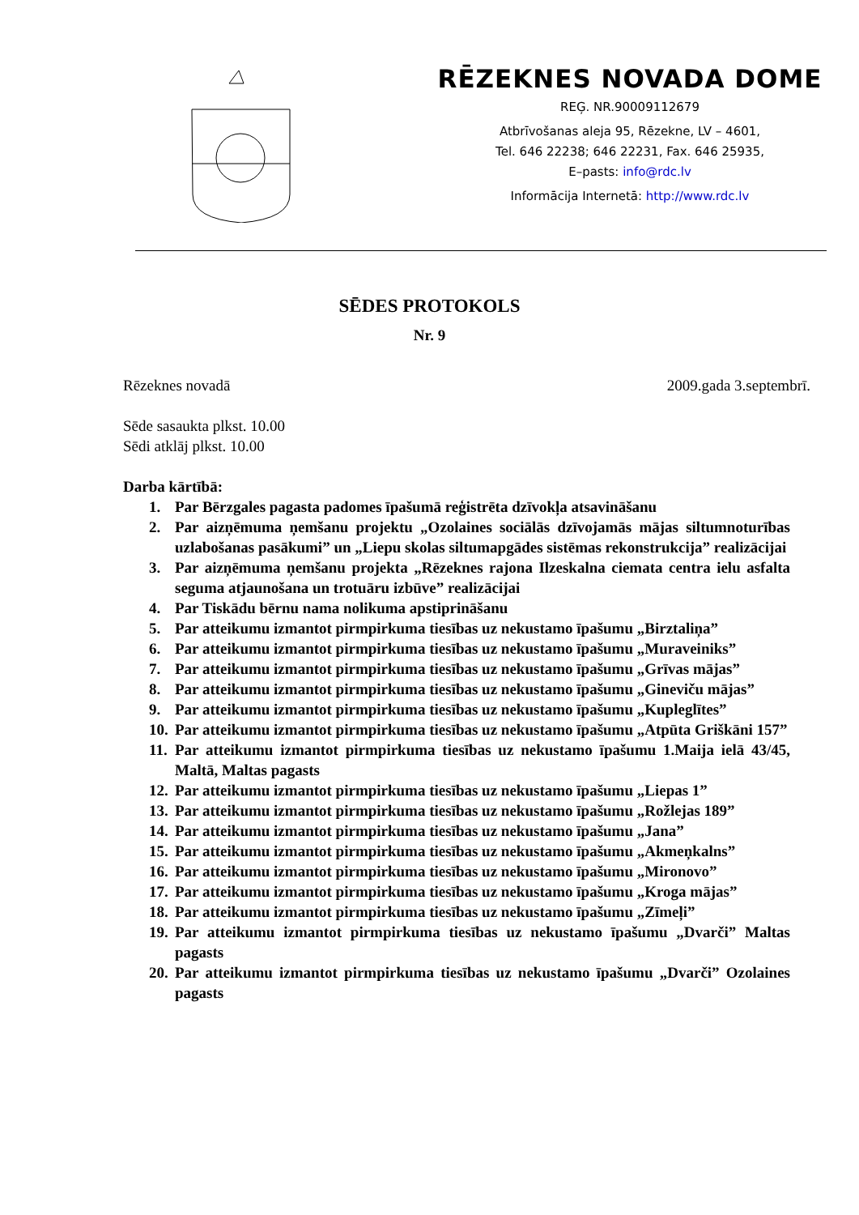RĒZEKNES NOVADA DOME
REĢ. NR.90009112679
Atbrīvošanas aleja 95, Rēzekne, LV – 4601,
Tel. 646 22238; 646 22231, Fax. 646 25935,
E–pasts: info@rdc.lv
Informācija Internetā: http://www.rdc.lv
SĒDES PROTOKOLS
Nr. 9
Rēzeknes novadā 2009.gada 3.septembrī.
Sēde sasaukta plkst. 10.00
Sēdi atklāj plkst. 10.00
Darba kārtībā:
1. Par Bērzgales pagasta padomes īpašumā reģistrēta dzīvokļa atsavināšanu
2. Par aizņēmuma ņemšanu projektu „Ozolaines sociālās dzīvojamās mājas siltumnoturības uzlabošanas pasākumi” un „Liepu skolas siltumapgādes sistēmas rekonstrukcija” realizācijai
3. Par aizņēmuma ņemšanu projekta „Rēzeknes rajona Ilzeskalna ciemata centra ielu asfalta seguma atjaunošana un trotuāru izbūve” realizācijai
4. Par Tiskādu bērnu nama nolikuma apstiprināšanu
5. Par atteikumu izmantot pirmpirkuma tiesības uz nekustamo īpašumu „Birztaliņa”
6. Par atteikumu izmantot pirmpirkuma tiesības uz nekustamo īpašumu „Muraveiniks”
7. Par atteikumu izmantot pirmpirkuma tiesības uz nekustamo īpašumu „Grīvas mājas”
8. Par atteikumu izmantot pirmpirkuma tiesības uz nekustamo īpašumu „Gineviču mājas”
9. Par atteikumu izmantot pirmpirkuma tiesības uz nekustamo īpašumu „Kupleglītes”
10. Par atteikumu izmantot pirmpirkuma tiesības uz nekustamo īpašumu „Atpūta Griškāni 157”
11. Par atteikumu izmantot pirmpirkuma tiesības uz nekustamo īpašumu 1.Maija ielā 43/45, Maltā, Maltas pagasts
12. Par atteikumu izmantot pirmpirkuma tiesības uz nekustamo īpašumu „Liepas 1”
13. Par atteikumu izmantot pirmpirkuma tiesības uz nekustamo īpašumu „Rožlejas 189”
14. Par atteikumu izmantot pirmpirkuma tiesības uz nekustamo īpašumu „Jana”
15. Par atteikumu izmantot pirmpirkuma tiesības uz nekustamo īpašumu „Akmeņkalns”
16. Par atteikumu izmantot pirmpirkuma tiesības uz nekustamo īpašumu „Mironovo”
17. Par atteikumu izmantot pirmpirkuma tiesības uz nekustamo īpašumu „Kroga mājas”
18. Par atteikumu izmantot pirmpirkuma tiesības uz nekustamo īpašumu „Zīmeļi”
19. Par atteikumu izmantot pirmpirkuma tiesības uz nekustamo īpašumu „Dvarči” Maltas pagasts
20. Par atteikumu izmantot pirmpirkuma tiesības uz nekustamo īpašumu „Dvarči” Ozolaines pagasts